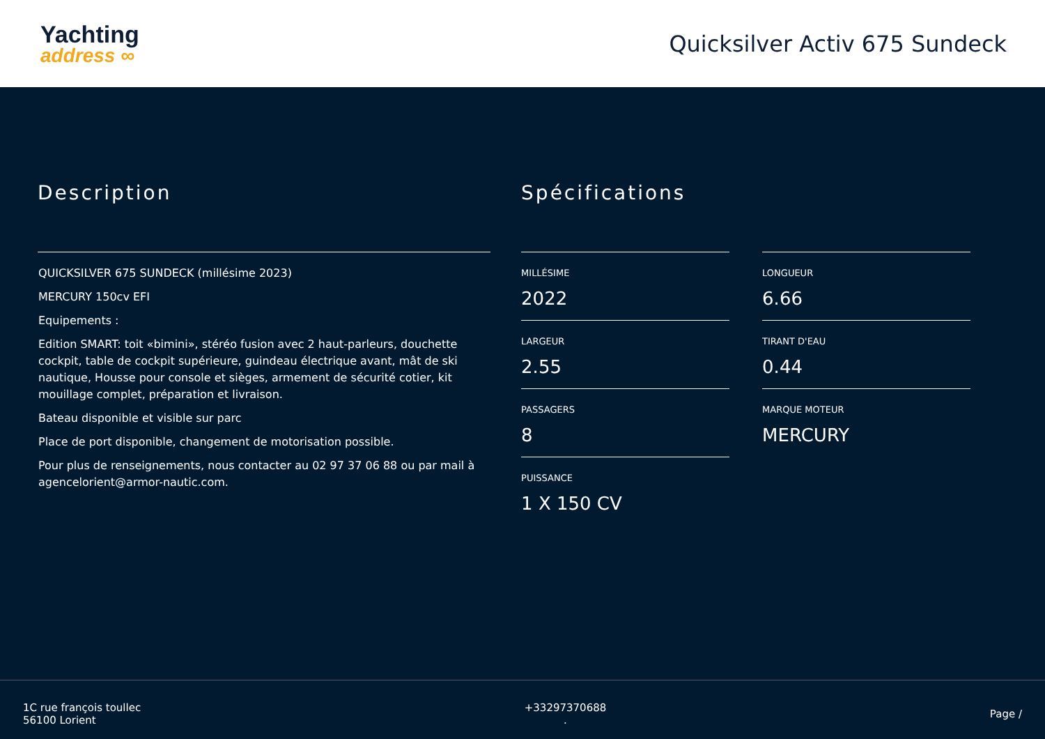Yachting
address ∞
Quicksilver Activ 675 Sundeck
Description
QUICKSILVER 675 SUNDECK (millésime 2023)
MERCURY 150cv EFI
Equipements :
Edition SMART: toit «bimini», stéréo fusion avec 2 haut-parleurs, douchette cockpit, table de cockpit supérieure, guindeau électrique avant, mât de ski nautique, Housse pour console et sièges, armement de sécurité cotier, kit mouillage complet, préparation et livraison.
Bateau disponible et visible sur parc
Place de port disponible, changement de motorisation possible.
Pour plus de renseignements, nous contacter au 02 97 37 06 88 ou par mail à agencelorient@armor-nautic.com.
Spécifications
MILLÉSIME
2022
LONGUEUR
6.66
LARGEUR
2.55
TIRANT D'EAU
0.44
PASSAGERS
8
MARQUE MOTEUR
MERCURY
PUISSANCE
1 X 150 CV
1C rue françois toullec
56100 Lorient
+33297370688
.
Page /